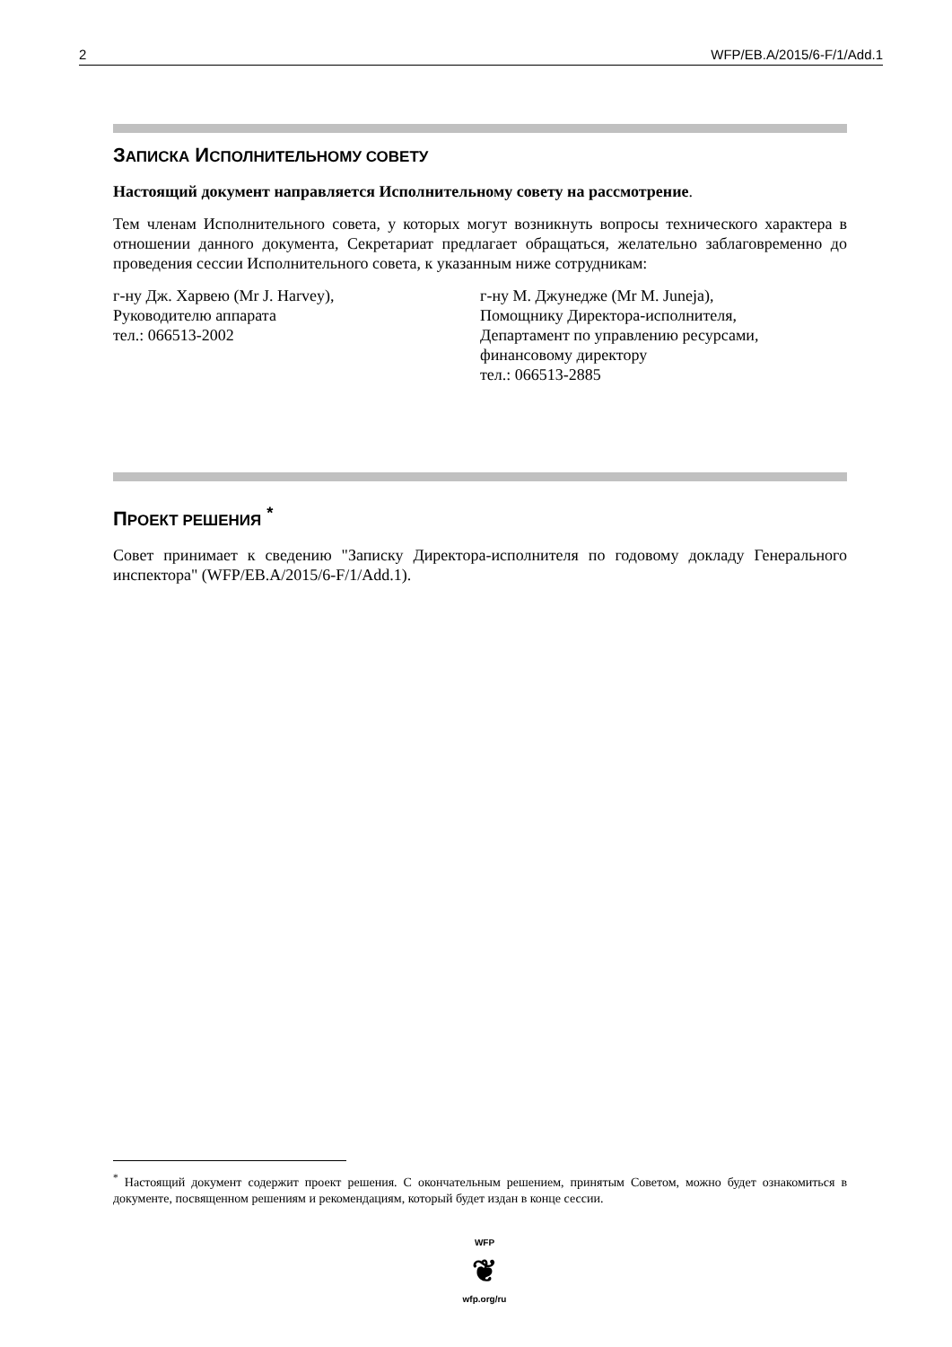2 WFP/EB.A/2015/6-F/1/Add.1
ЗАПИСКА ИСПОЛНИТЕЛЬНОМУ СОВЕТУ
Настоящий документ направляется Исполнительному совету на рассмотрение.
Тем членам Исполнительного совета, у которых могут возникнуть вопросы технического характера в отношении данного документа, Секретариат предлагает обращаться, желательно заблаговременно до проведения сессии Исполнительного совета, к указанным ниже сотрудникам:
г-ну Дж. Харвею (Mr J. Harvey),
Руководителю аппарата
тел.: 066513-2002
г-ну М. Джунедже (Mr M. Juneja),
Помощнику Директора-исполнителя,
Департамент по управлению ресурсами, финансовому директору
тел.: 066513-2885
ПРОЕКТ РЕШЕНИЯ <sup>*</sup>
Совет принимает к сведению "Записку Директора-исполнителя по годовому докладу Генерального инспектора" (WFP/EB.A/2015/6-F/1/Add.1).
<sup>*</sup> Настоящий документ содержит проект решения. С окончательным решением, принятым Советом, можно будет ознакомиться в документе, посвященном решениям и рекомендациям, который будет издан в конце сессии.
WFP
❦
wfp.org/ru